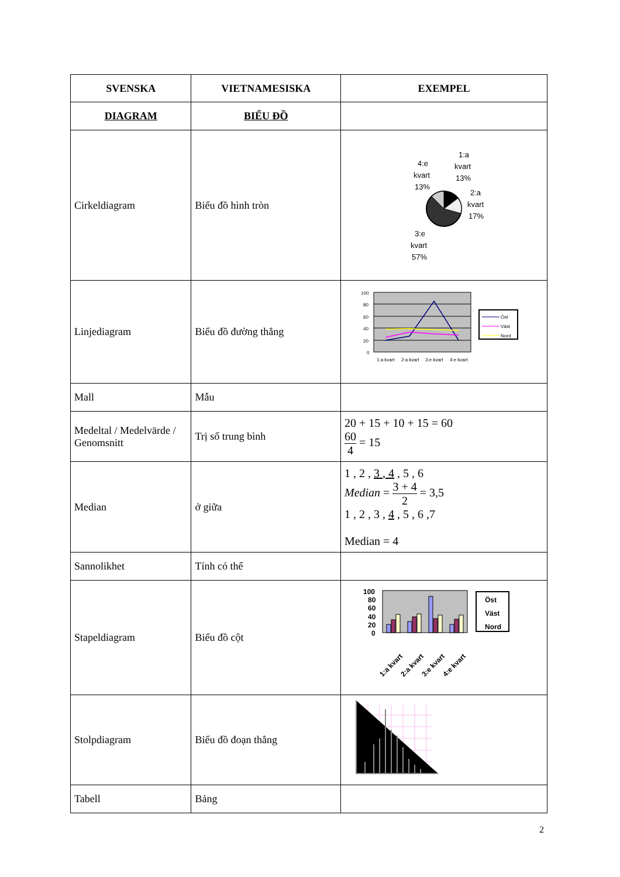| SVENSKA | VIETNAMESISKA | EXEMPEL |
| --- | --- | --- |
| DIAGRAM | BIỂU ĐỒ | |
| Cirkeldiagram | Biểu đồ hình tròn | 4:e kvart 13% 1:a kvart 13% 2:a kvart 17% 3:e kvart 57% |
| Linjediagram | Biểu đồ đường thẳng | 100 80 60 40 20 0 1:a kvart 2:a kvart 3:e kvart 4:e kvart Öst Väst Nord |
| Mall | Mẫu | |
| Medeltal / Medelvärde / Genomsnitt | Trị số trung bình | 20 + 15 + 10 + 15 = 60 60 4 = 15 |
| Median | ở giữa | 1 , 2 , 3 , 4 , 5 , 6 Median = 3 + 4 2 = 3,5 1 , 2 , 3 , 4 , 5 , 6 ,7 Median = 4 |
| Sannolikhet | Tính có thể | |
| Stapeldiagram | Biểu đồ cột | 100 80 60 40 20 0 1:a kvart 2:a kvart 3:e kvart 4:e kvart Öst Väst Nord |
| Stolpdiagram | Biểu đồ đoạn thẳng | |
| Tabell | Bảng | |
2